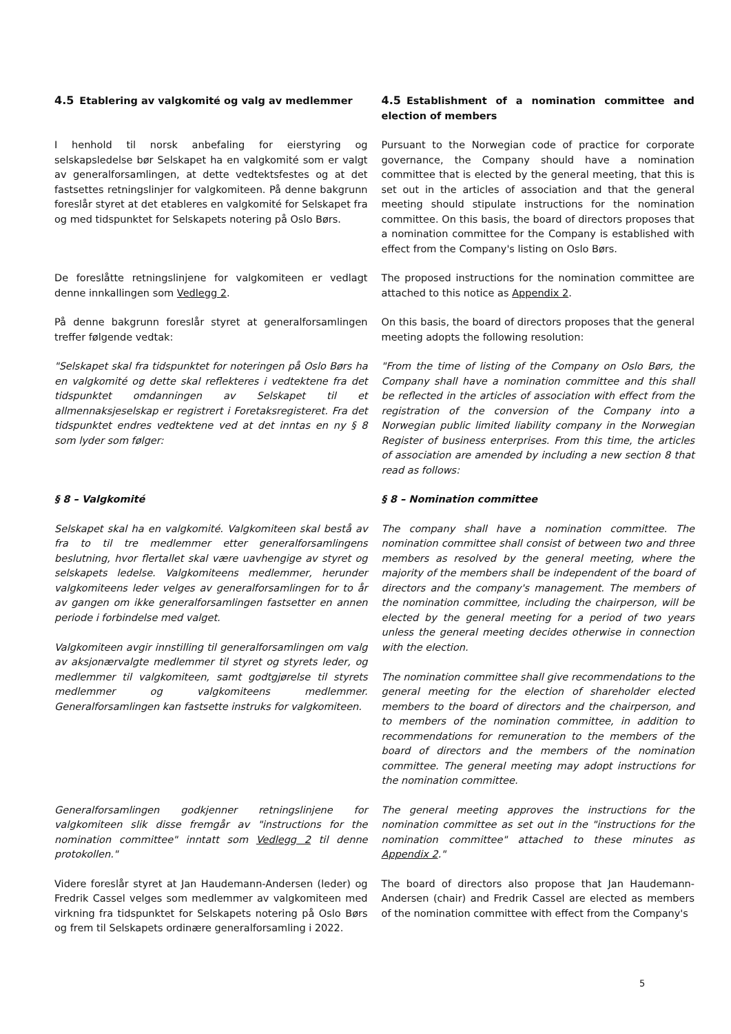| 4.5 Etablering av valgkomité og valg av medlemmer | 4.5 Establishment of a nomination committee and election of members |
| I henhold til norsk anbefaling for eierstyring og selskapsledelse bør Selskapet ha en valgkomité som er valgt av generalforsamlingen, at dette vedtektsfestes og at det fastsettes retningslinjer for valgkomiteen. På denne bakgrunn foreslår styret at det etableres en valgkomité for Selskapet fra og med tidspunktet for Selskapets notering på Oslo Børs. | Pursuant to the Norwegian code of practice for corporate governance, the Company should have a nomination committee that is elected by the general meeting, that this is set out in the articles of association and that the general meeting should stipulate instructions for the nomination committee. On this basis, the board of directors proposes that a nomination committee for the Company is established with effect from the Company's listing on Oslo Børs. |
| De foreslåtte retningslinjene for valgkomiteen er vedlagt denne innkallingen som Vedlegg 2 . | The proposed instructions for the nomination committee are attached to this notice as Appendix 2 . |
| På denne bakgrunn foreslår styret at generalforsamlingen treffer følgende vedtak: | On this basis, the board of directors proposes that the general meeting adopts the following resolution: |
| "Selskapet skal fra tidspunktet for noteringen på Oslo Børs ha en valgkomité og dette skal reflekteres i vedtektene fra det tidspunktet omdanningen av Selskapet til et allmennaksjeselskap er registrert i Foretaksregisteret. Fra det tidspunktet endres vedtektene ved at det inntas en ny § 8 som lyder som følger: | "From the time of listing of the Company on Oslo Børs, the Company shall have a nomination committee and this shall be reflected in the articles of association with effect from the registration of the conversion of the Company into a Norwegian public limited liability company in the Norwegian Register of business enterprises. From this time, the articles of association are amended by including a new section 8 that read as follows: |
| § 8 – Valgkomité | § 8 – Nomination committee |
| Selskapet skal ha en valgkomité. Valgkomiteen skal bestå av fra to til tre medlemmer etter generalforsamlingens beslutning, hvor flertallet skal være uavhengige av styret og selskapets ledelse. Valgkomiteens medlemmer, herunder valgkomiteens leder velges av generalforsamlingen for to år av gangen om ikke generalforsamlingen fastsetter en annen periode i forbindelse med valget. Valgkomiteen avgir innstilling til generalforsamlingen om valg av aksjonærvalgte medlemmer til styret og styrets leder, og medlemmer til valgkomiteen, samt godtgjørelse til styrets medlemmer og valgkomiteens medlemmer. Generalforsamlingen kan fastsette instruks for valgkomiteen. | The company shall have a nomination committee. The nomination committee shall consist of between two and three members as resolved by the general meeting, where the majority of the members shall be independent of the board of directors and the company's management. The members of the nomination committee, including the chairperson, will be elected by the general meeting for a period of two years unless the general meeting decides otherwise in connection with the election. The nomination committee shall give recommendations to the general meeting for the election of shareholder elected members to the board of directors and the chairperson, and to members of the nomination committee, in addition to recommendations for remuneration to the members of the board of directors and the members of the nomination committee. The general meeting may adopt instructions for the nomination committee. |
| Generalforsamlingen godkjenner retningslinjene for valgkomiteen slik disse fremgår av "instructions for the nomination committee" inntatt som Vedlegg 2 til denne protokollen." | The general meeting approves the instructions for the nomination committee as set out in the "instructions for the nomination committee" attached to these minutes as Appendix 2 ." |
| Videre foreslår styret at Jan Haudemann-Andersen (leder) og Fredrik Cassel velges som medlemmer av valgkomiteen med virkning fra tidspunktet for Selskapets notering på Oslo Børs og frem til Selskapets ordinære generalforsamling i 2022. | The board of directors also propose that Jan Haudemann-Andersen (chair) and Fredrik Cassel are elected as members of the nomination committee with effect from the Company's |
5